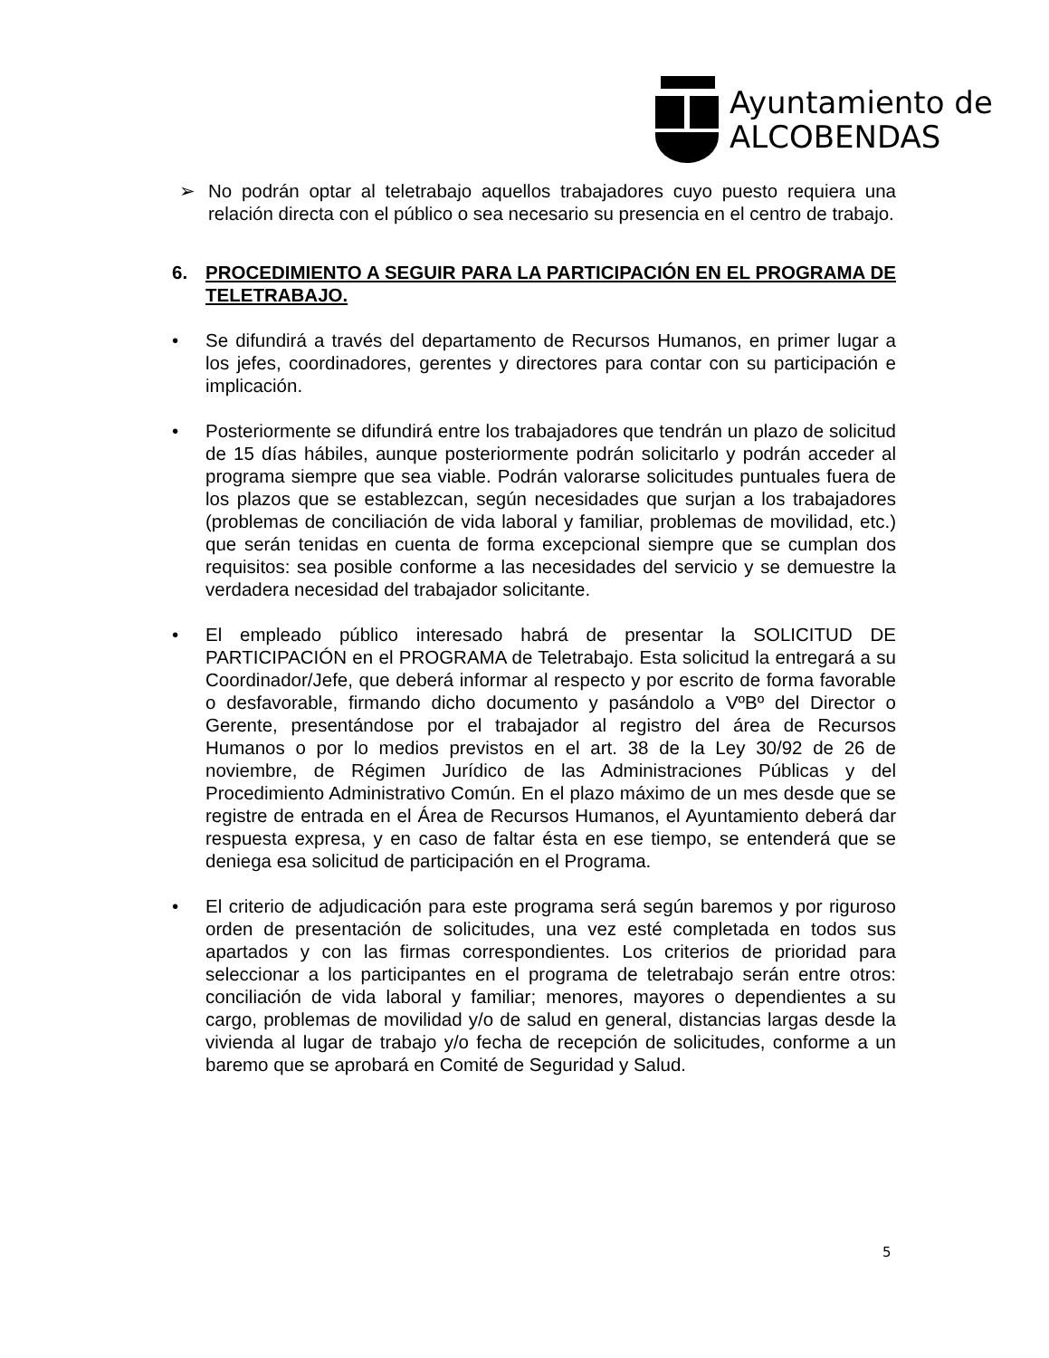Ayuntamiento de
ALCOBENDAS
➢ No podrán optar al teletrabajo aquellos trabajadores cuyo puesto requiera una relación directa con el público o sea necesario su presencia en el centro de trabajo.
6. PROCEDIMIENTO A SEGUIR PARA LA PARTICIPACIÓN EN EL PROGRAMA DE TELETRABAJO.
• Se difundirá a través del departamento de Recursos Humanos, en primer lugar a los jefes, coordinadores, gerentes y directores para contar con su participación e implicación.
• Posteriormente se difundirá entre los trabajadores que tendrán un plazo de solicitud de 15 días hábiles, aunque posteriormente podrán solicitarlo y podrán acceder al programa siempre que sea viable. Podrán valorarse solicitudes puntuales fuera de los plazos que se establezcan, según necesidades que surjan a los trabajadores (problemas de conciliación de vida laboral y familiar, problemas de movilidad, etc.) que serán tenidas en cuenta de forma excepcional siempre que se cumplan dos requisitos: sea posible conforme a las necesidades del servicio y se demuestre la verdadera necesidad del trabajador solicitante.
• El empleado público interesado habrá de presentar la SOLICITUD DE PARTICIPACIÓN en el PROGRAMA de Teletrabajo. Esta solicitud la entregará a su Coordinador/Jefe, que deberá informar al respecto y por escrito de forma favorable o desfavorable, firmando dicho documento y pasándolo a VºBº del Director o Gerente, presentándose por el trabajador al registro del área de Recursos Humanos o por lo medios previstos en el art. 38 de la Ley 30/92 de 26 de noviembre, de Régimen Jurídico de las Administraciones Públicas y del Procedimiento Administrativo Común. En el plazo máximo de un mes desde que se registre de entrada en el Área de Recursos Humanos, el Ayuntamiento deberá dar respuesta expresa, y en caso de faltar ésta en ese tiempo, se entenderá que se deniega esa solicitud de participación en el Programa.
• El criterio de adjudicación para este programa será según baremos y por riguroso orden de presentación de solicitudes, una vez esté completada en todos sus apartados y con las firmas correspondientes. Los criterios de prioridad para seleccionar a los participantes en el programa de teletrabajo serán entre otros: conciliación de vida laboral y familiar; menores, mayores o dependientes a su cargo, problemas de movilidad y/o de salud en general, distancias largas desde la vivienda al lugar de trabajo y/o fecha de recepción de solicitudes, conforme a un baremo que se aprobará en Comité de Seguridad y Salud.
5